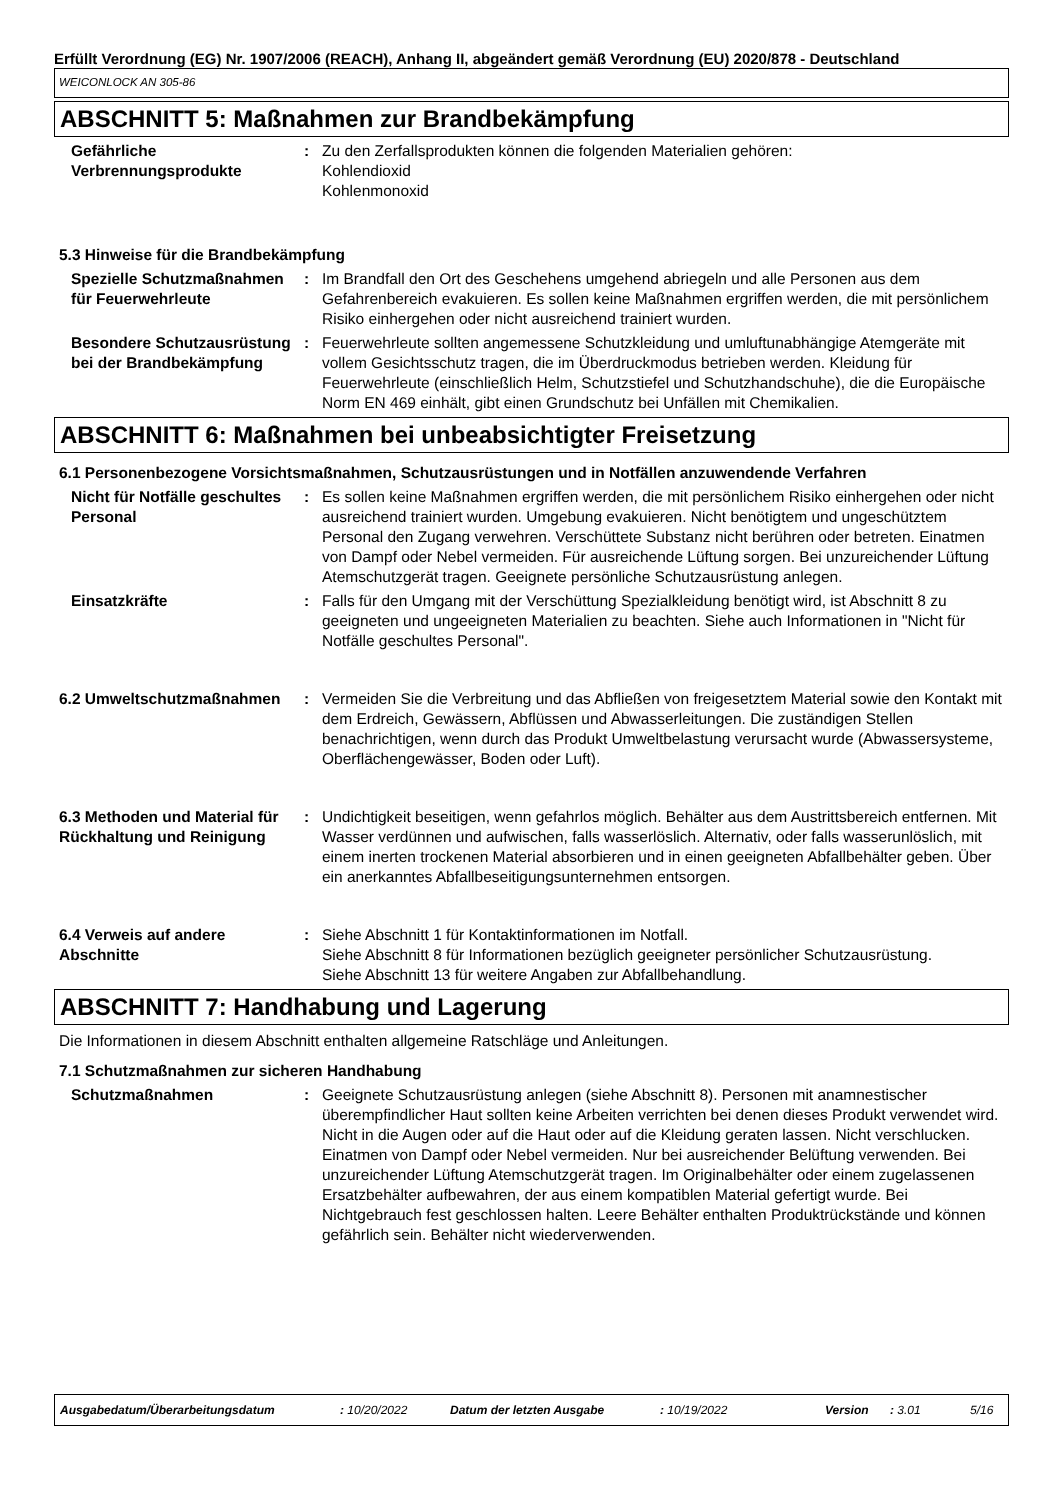Erfüllt Verordnung (EG) Nr. 1907/2006 (REACH), Anhang II, abgeändert gemäß Verordnung (EU) 2020/878 - Deutschland
WEICONLOCK AN 305-86
ABSCHNITT 5: Maßnahmen zur Brandbekämpfung
Gefährliche Verbrennungsprodukte
: Zu den Zerfallsprodukten können die folgenden Materialien gehören:
Kohlendioxid
Kohlenmonoxid
5.3 Hinweise für die Brandbekämpfung
Spezielle Schutzmaßnahmen für Feuerwehrleute
: Im Brandfall den Ort des Geschehens umgehend abriegeln und alle Personen aus dem Gefahrenbereich evakuieren. Es sollen keine Maßnahmen ergriffen werden, die mit persönlichem Risiko einhergehen oder nicht ausreichend trainiert wurden.
Besondere Schutzausrüstung bei der Brandbekämpfung
: Feuerwehrleute sollten angemessene Schutzkleidung und umluftunabhängige Atemgeräte mit vollem Gesichtsschutz tragen, die im Überdruckmodus betrieben werden. Kleidung für Feuerwehrleute (einschließlich Helm, Schutzstiefel und Schutzhandschuhe), die die Europäische Norm EN 469 einhält, gibt einen Grundschutz bei Unfällen mit Chemikalien.
ABSCHNITT 6: Maßnahmen bei unbeabsichtigter Freisetzung
6.1 Personenbezogene Vorsichtsmaßnahmen, Schutzausrüstungen und in Notfällen anzuwendende Verfahren
Nicht für Notfälle geschultes Personal
: Es sollen keine Maßnahmen ergriffen werden, die mit persönlichem Risiko einhergehen oder nicht ausreichend trainiert wurden. Umgebung evakuieren. Nicht benötigtem und ungeschütztem Personal den Zugang verwehren. Verschüttete Substanz nicht berühren oder betreten. Einatmen von Dampf oder Nebel vermeiden. Für ausreichende Lüftung sorgen. Bei unzureichender Lüftung Atemschutzgerät tragen. Geeignete persönliche Schutzausrüstung anlegen.
Einsatzkräfte : Falls für den Umgang mit der Verschüttung Spezialkleidung benötigt wird, ist Abschnitt 8 zu geeigneten und ungeeigneten Materialien zu beachten. Siehe auch Informationen in "Nicht für Notfälle geschultes Personal".
6.2 Umweltschutzmaßnahmen : Vermeiden Sie die Verbreitung und das Abfließen von freigesetztem Material sowie den Kontakt mit dem Erdreich, Gewässern, Abflüssen und Abwasserleitungen. Die zuständigen Stellen benachrichtigen, wenn durch das Produkt Umweltbelastung verursacht wurde (Abwassersysteme, Oberflächengewässer, Boden oder Luft).
6.3 Methoden und Material für Rückhaltung und Reinigung
: Undichtigkeit beseitigen, wenn gefahrlos möglich. Behälter aus dem Austrittsbereich entfernen. Mit Wasser verdünnen und aufwischen, falls wasserlöslich. Alternativ, oder falls wasserunlöslich, mit einem inerten trockenen Material absorbieren und in einen geeigneten Abfallbehälter geben. Über ein anerkanntes Abfallbeseitigungsunternehmen entsorgen.
6.4 Verweis auf andere Abschnitte
: Siehe Abschnitt 1 für Kontaktinformationen im Notfall.
Siehe Abschnitt 8 für Informationen bezüglich geeigneter persönlicher Schutzausrüstung.
Siehe Abschnitt 13 für weitere Angaben zur Abfallbehandlung.
ABSCHNITT 7: Handhabung und Lagerung
Die Informationen in diesem Abschnitt enthalten allgemeine Ratschläge und Anleitungen.
7.1 Schutzmaßnahmen zur sicheren Handhabung
Schutzmaßnahmen : Geeignete Schutzausrüstung anlegen (siehe Abschnitt 8). Personen mit anamnestischer überempfindlicher Haut sollten keine Arbeiten verrichten bei denen dieses Produkt verwendet wird. Nicht in die Augen oder auf die Haut oder auf die Kleidung geraten lassen. Nicht verschlucken. Einatmen von Dampf oder Nebel vermeiden. Nur bei ausreichender Belüftung verwenden. Bei unzureichender Lüftung Atemschutzgerät tragen. Im Originalbehälter oder einem zugelassenen Ersatzbehälter aufbewahren, der aus einem kompatiblen Material gefertigt wurde. Bei Nichtgebrauch fest geschlossen halten. Leere Behälter enthalten Produktrückstände und können gefährlich sein. Behälter nicht wiederverwenden.
Ausgabedatum/Überarbeitungsdatum: 10/20/2022 Datum der letzten Ausgabe: 10/19/2022 Version: 3.01 5/16